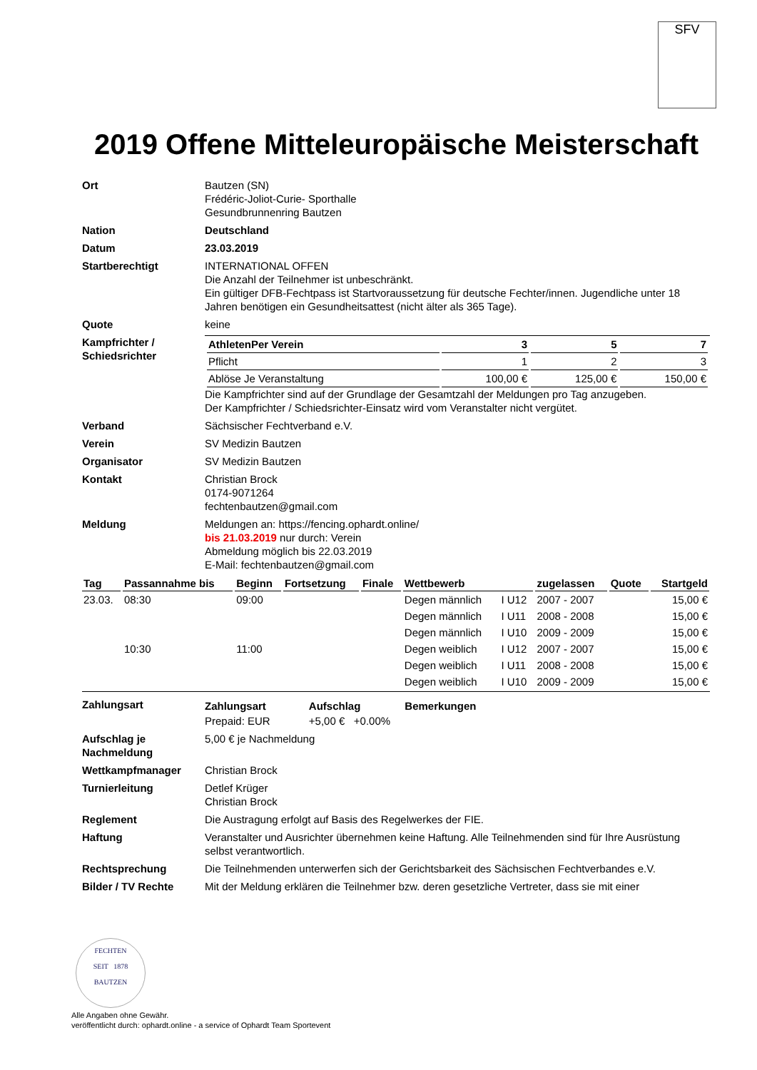SFV
2019 Offene Mitteleuropäische Meisterschaft
Ort Bautzen (SN)
Frédéric-Joliot-Curie- Sporthalle
Gesundbrunnenring Bautzen
Nation Deutschland
Datum 23.03.2019
Startberechtigt INTERNATIONAL OFFEN
Die Anzahl der Teilnehmer ist unbeschränkt.
Ein gültiger DFB-Fechtpass ist Startvoraussetzung für deutsche Fechter/innen. Jugendliche unter 18 Jahren benötigen ein Gesundheitsattest (nicht älter als 365 Tage).
Quote keine
Kampfrichter / Schiedsrichter
| AthletenPer Verein | 3 | 5 | 7 |
| --- | --- | --- | --- |
| Pflicht | 1 | 2 | 3 |
| Ablöse Je Veranstaltung | 100,00 € | 125,00 € | 150,00 € |
Die Kampfrichter sind auf der Grundlage der Gesamtzahl der Meldungen pro Tag anzugeben.
Der Kampfrichter / Schiedsrichter-Einsatz wird vom Veranstalter nicht vergütet.
Verband Sächsischer Fechtverband e.V.
Verein SV Medizin Bautzen
Organisator SV Medizin Bautzen
Kontakt Christian Brock
0174-9071264
fechtenbautzen@gmail.com
Meldung Meldungen an: https://fencing.ophardt.online/
bis 21.03.2019 nur durch: Verein
Abmeldung möglich bis 22.03.2019
E-Mail: fechtenbautzen@gmail.com
| Tag | Passannahme bis | Beginn | Fortsetzung | Finale | Wettbewerb | | zugelassen | Quote | Startgeld |
| --- | --- | --- | --- | --- | --- | --- | --- | --- | --- |
| 23.03. | 08:30 | 09:00 | | | Degen männlich | I U12 | 2007 - 2007 | | 15,00 € |
| | | | | | Degen männlich | I U11 | 2008 - 2008 | | 15,00 € |
| | | | | | Degen männlich | I U10 | 2009 - 2009 | | 15,00 € |
| | 10:30 | 11:00 | | | Degen weiblich | I U12 | 2007 - 2007 | | 15,00 € |
| | | | | | Degen weiblich | I U11 | 2008 - 2008 | | 15,00 € |
| | | | | | Degen weiblich | I U10 | 2009 - 2009 | | 15,00 € |
Zahlungsart
| Zahlungsart | Aufschlag | Bemerkungen |
| --- | --- | --- |
| Prepaid: EUR | +5,00 € +0.00% | |
Aufschlag je Nachmeldung
5,00 € je Nachmeldung
Wettkampfmanager Christian Brock
Turnierleitung Detlef Krüger
Christian Brock
Reglement Die Austragung erfolgt auf Basis des Regelwerkes der FIE.
Haftung Veranstalter und Ausrichter übernehmen keine Haftung. Alle Teilnehmenden sind für Ihre Ausrüstung selbst verantwortlich.
Rechtsprechung Die Teilnehmenden unterwerfen sich der Gerichtsbarkeit des Sächsischen Fechtverbandes e.V.
Bilder / TV Rechte Mit der Meldung erklären die Teilnehmer bzw. deren gesetzliche Vertreter, dass sie mit einer
FECHTEN
SEIT 1878
BAUTZEN
Alle Angaben ohne Gewähr.
veröffentlicht durch: ophardt.online - a service of Ophardt Team Sportevent